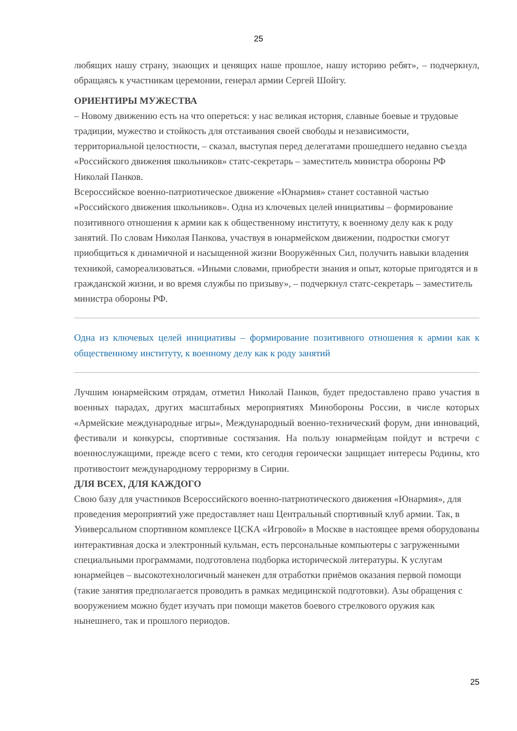25
любящих нашу страну, знающих и ценящих наше прошлое, нашу историю ребят», – подчеркнул, обращаясь к участникам церемонии, генерал армии Сергей Шойгу.
ОРИЕНТИРЫ МУЖЕСТВА
– Новому движению есть на что опереться: у нас великая история, славные боевые и трудовые традиции, мужество и стойкость для отстаивания своей свободы и независимости, территориальной целостности, – сказал, выступая перед делегатами прошедшего недавно съезда «Российского движения школьников» статс-секретарь – заместитель министра обороны РФ Николай Панков.
Всероссийское военно-патриотическое движение «Юнармия» станет составной частью «Российского движения школьников». Одна из ключевых целей инициативы – формирование позитивного отношения к армии как к общественному институту, к военному делу как к роду занятий. По словам Николая Панкова, участвуя в юнармейском движении, подростки смогут приобщиться к динамичной и насыщенной жизни Вооружённых Сил, получить навыки владения техникой, самореализоваться. «Иными словами, приобрести знания и опыт, которые пригодятся и в гражданской жизни, и во время службы по призыву», – подчеркнул статс-секретарь – заместитель министра обороны РФ.
Одна из ключевых целей инициативы – формирование позитивного отношения к армии как к общественному институту, к военному делу как к роду занятий
Лучшим юнармейским отрядам, отметил Николай Панков, будет предоставлено право участия в военных парадах, других масштабных мероприятиях Минобороны России, в числе которых «Армейские международные игры», Международный военно-технический форум, дни инноваций, фестивали и конкурсы, спортивные состязания. На пользу юнармейцам пойдут и встречи с военнослужащими, прежде всего с теми, кто сегодня героически защищает интересы Родины, кто противостоит международному терроризму в Сирии.
ДЛЯ ВСЕХ, ДЛЯ КАЖДОГО
Свою базу для участников Всероссийского военно-патриотического движения «Юнармия», для проведения мероприятий уже предоставляет наш Центральный спортивный клуб армии. Так, в Универсальном спортивном комплексе ЦСКА «Игровой» в Москве в настоящее время оборудованы интерактивная доска и электронный кульман, есть персональные компьютеры с загруженными специальными программами, подготовлена подборка исторической литературы. К услугам юнармейцев – высокотехнологичный манекен для отработки приёмов оказания первой помощи (такие занятия предполагается проводить в рамках медицинской подготовки). Азы обращения с вооружением можно будет изучать при помощи макетов боевого стрелкового оружия как нынешнего, так и прошлого периодов.
25